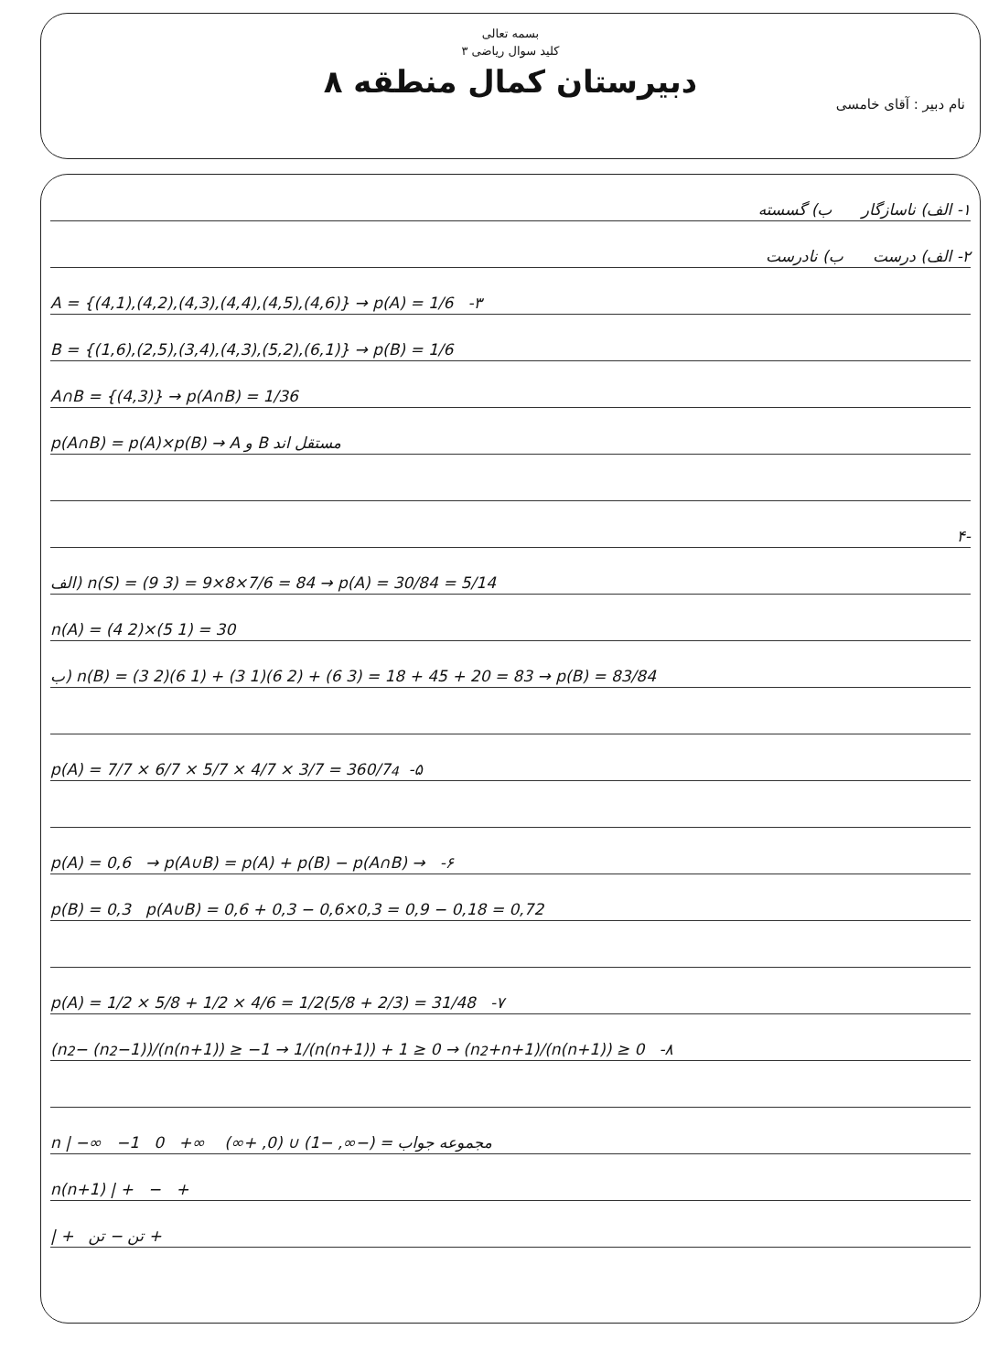بسمه تعالی
کلید سوال ریاضی ۳
دبیرستان کمال منطقه ۸
نام دبیر : آقای خامسی
۱- الف) ناسازگار ب) گسسته
۲- الف) درست ب) نادرست
A = {(4,1),(4,2),(4,3),(4,4),(4,5),(4,6)} → p(A) = 1/6 -۳
B = {(1,6),(2,5),(3,4),(4,3),(5,2),(6,1)} → p(B) = 1/6
A∩B = {(4,3)} → p(A∩B) = 1/36
p(A∩B) = p(A)×p(B) → A و B مستقل اند
-۴
الف) n(S) = (9 3) = 9×8×7/6 = 84 → p(A) = 30/84 = 5/14
n(A) = (4 2)×(5 1) = 30
ب) n(B) = (3 2)(6 1) + (3 1)(6 2) + (6 3) = 18 + 45 + 20 = 83 → p(B) = 83/84
p(A) = 7/7 × 6/7 × 5/7 × 4/7 × 3/7 = 360/7<sup>4</sup> -۵
p(A) = 0,6 → p(A∪B) = p(A) + p(B) − p(A∩B) → -۶
p(B) = 0,3 p(A∪B) = 0,6 + 0,3 − 0,6×0,3 = 0,9 − 0,18 = 0,72
p(A) = 1/2 × 5/8 + 1/2 × 4/6 = 1/2(5/8 + 2/3) = 31/48 -۷
(n<sup>2</sup> − (n<sup>2</sup>−1))/(n(n+1)) ≥ −1 → 1/(n(n+1)) + 1 ≥ 0 → (n<sup>2</sup>+n+1)/(n(n+1)) ≥ 0 -۸
n | −∞ −1 0 +∞ مجموعه جواب = (−∞, −1) ∪ (0, +∞)
n(n+1) | + − +
| + تن − تن +